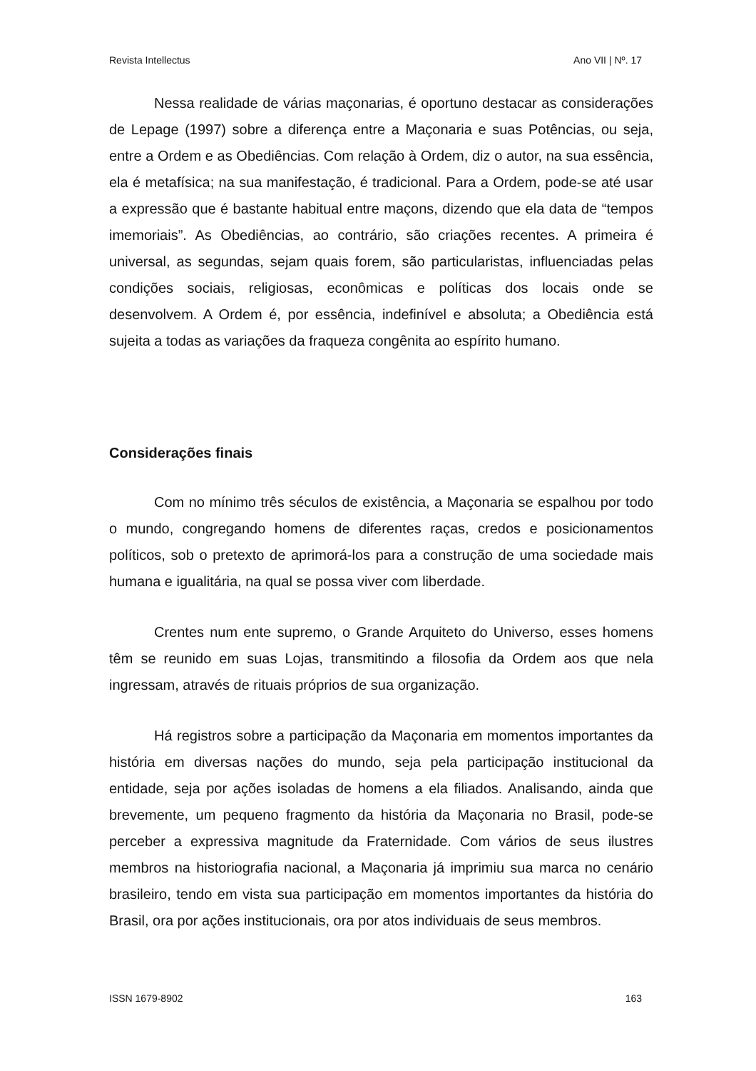Revista Intellectus Ano VII | Nº. 17
Nessa realidade de várias maçonarias, é oportuno destacar as considerações de Lepage (1997) sobre a diferença entre a Maçonaria e suas Potências, ou seja, entre a Ordem e as Obediências. Com relação à Ordem, diz o autor, na sua essência, ela é metafísica; na sua manifestação, é tradicional. Para a Ordem, pode-se até usar a expressão que é bastante habitual entre maçons, dizendo que ela data de “tempos imemoriais”. As Obediências, ao contrário, são criações recentes. A primeira é universal, as segundas, sejam quais forem, são particularistas, influenciadas pelas condições sociais, religiosas, econômicas e políticas dos locais onde se desenvolvem. A Ordem é, por essência, indefinível e absoluta; a Obediência está sujeita a todas as variações da fraqueza congênita ao espírito humano.
Considerações finais
Com no mínimo três séculos de existência, a Maçonaria se espalhou por todo o mundo, congregando homens de diferentes raças, credos e posicionamentos políticos, sob o pretexto de aprimorá-los para a construção de uma sociedade mais humana e igualitária, na qual se possa viver com liberdade.
Crentes num ente supremo, o Grande Arquiteto do Universo, esses homens têm se reunido em suas Lojas, transmitindo a filosofia da Ordem aos que nela ingressam, através de rituais próprios de sua organização.
Há registros sobre a participação da Maçonaria em momentos importantes da história em diversas nações do mundo, seja pela participação institucional da entidade, seja por ações isoladas de homens a ela filiados. Analisando, ainda que brevemente, um pequeno fragmento da história da Maçonaria no Brasil, pode-se perceber a expressiva magnitude da Fraternidade. Com vários de seus ilustres membros na historiografia nacional, a Maçonaria já imprimiu sua marca no cenário brasileiro, tendo em vista sua participação em momentos importantes da história do Brasil, ora por ações institucionais, ora por atos individuais de seus membros.
ISSN 1679-8902 163